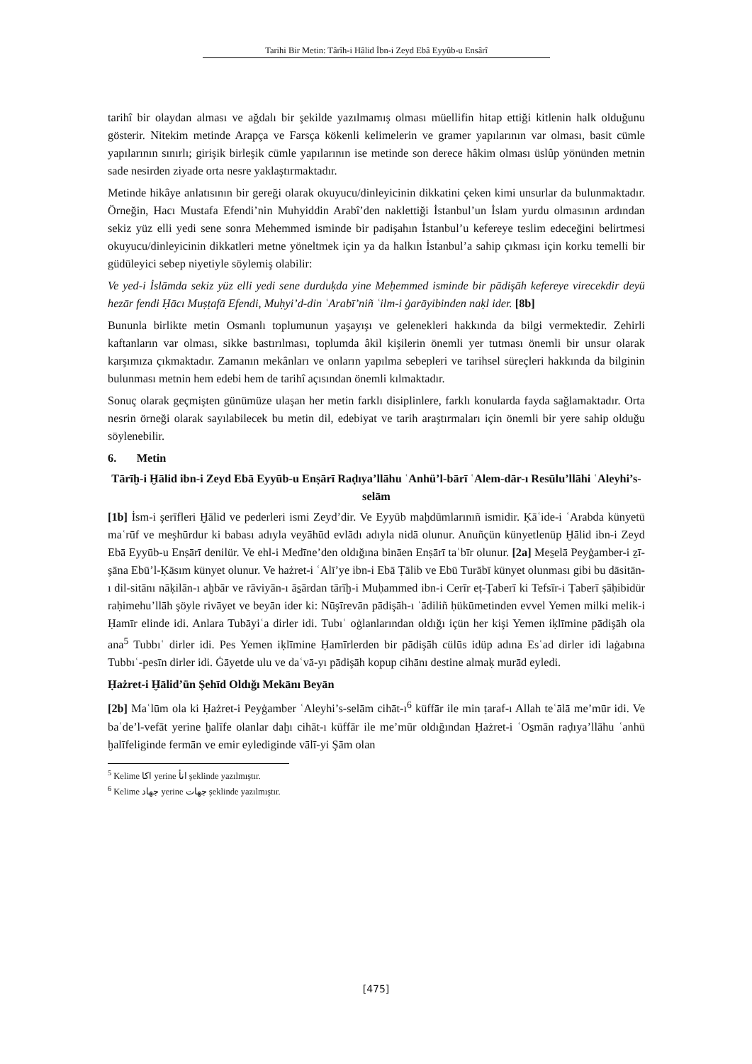Tarihi Bir Metin: Târîh-i Hâlid İbn-i Zeyd Ebâ Eyyûb-u Ensârî
tarihî bir olaydan alması ve ağdalı bir şekilde yazılmamış olması müellifin hitap ettiği kitlenin halk olduğunu gösterir. Nitekim metinde Arapça ve Farsça kökenli kelimelerin ve gramer yapılarının var olması, basit cümle yapılarının sınırlı; girişik birleşik cümle yapılarının ise metinde son derece hâkim olması üslûp yönünden metnin sade nesirden ziyade orta nesre yaklaştırmaktadır.
Metinde hikâye anlatısının bir gereği olarak okuyucu/dinleyicinin dikkatini çeken kimi unsurlar da bulunmaktadır. Örneğin, Hacı Mustafa Efendi’nin Muhyiddin Arabî’den naklettiği İstanbul’un İslam yurdu olmasının ardından sekiz yüz elli yedi sene sonra Mehemmed isminde bir padişahın İstanbul’u kefereye teslim edeceğini belirtmesi okuyucu/dinleyicinin dikkatleri metne yöneltmek için ya da halkın İstanbul’a sahip çıkması için korku temelli bir güdüleyici sebep niyetiyle söylemiş olabilir:
Ve yed-i İslāmda sekiz yüz elli yedi sene durduḳda yine Meḥemmed isminde bir pādişāh kefereye virecekdir deyü hezār fendi Ḥācı Muṣṭafā Efendi, Muḥyi’d-din ʿArabī’niñ ʿilm-i ġarāyibinden naḳl ider. [8b]
Bununla birlikte metin Osmanlı toplumunun yaşayışı ve gelenekleri hakkında da bilgi vermektedir. Zehirli kaftanların var olması, sikke bastırılması, toplumda âkil kişilerin önemli yer tutması önemli bir unsur olarak karşımıza çıkmaktadır. Zamanın mekânları ve onların yapılma sebepleri ve tarihsel süreçleri hakkında da bilginin bulunması metnin hem edebi hem de tarihî açısından önemli kılmaktadır.
Sonuç olarak geçmişten günümüze ulaşan her metin farklı disiplinlere, farklı konularda fayda sağlamaktadır. Orta nesrin örneği olarak sayılabilecek bu metin dil, edebiyat ve tarih araştırmaları için önemli bir yere sahip olduğu söylenebilir.
6. Metin
Tārīḫ-i Ḫālid ibn-i Zeyd Ebā Eyyūb-u Enṣārī Raḍıya’llāhu ʿAnhü’l-bārī ʿAlem-dār-ı Resūlu’llāhi ʿAleyhi’s-selām
[1b] İsm-i şerīfleri Ḫālid ve pederleri ismi Zeyd’dir. Ve Eyyūb maḫdūmlarınıñ ismidir. Ḳāʿide-i ʿArabda künyetü maʿrūf ve meşhūrdur ki babası adıyla veyāhūd evlādı adıyla nidā olunur. Anuñçün künyetlenüp Ḫālid ibn-i Zeyd Ebā Eyyūb-u Enṣārī denilür. Ve ehl-i Medīne’den oldığına bināen Enṣārī taʿbīr olunur. [2a] Mes̱elā Peyġamber-i ẕī-şāna Ebū’l-Ḳāsım künyet olunur. Ve hażret-i ʿAlī’ye ibn-i Ebā Ṭālib ve Ebū Turābī künyet olunması gibi bu dāsitān-ı dil-sitānı nāḳilān-ı aḫbār ve rāviyān-ı ās̱ārdan tārīḫ-i Muḥammed ibn-i Cerīr eṭ-Ṭaberī ki Tefsīr-i Ṭaberī ṣāḥibidür raḥimehu’llāh şöyle rivāyet ve beyān ider ki: Nūşīrevān pādişāh-ı ʿādiliñ ḥükūmetinden evvel Yemen milki melik-i Ḥamīr elinde idi. Anlara Tubāyiʿa dirler idi. Tubıʿ oġlanlarından oldığı içün her kişi Yemen iḳlīmine pādişāh ola ana<sup>5</sup> Tubbıʿ dirler idi. Pes Yemen iḳlīmine Ḥamīrlerden bir pādişāh cülūs idüp adına Esʿad dirler idi laġabına Tubbıʿ-pesīn dirler idi. Ġāyetde ulu ve daʿvā-yı pādişāh kopup cihānı destine almaḳ murād eyledi.
Ḥażret-i Ḫālid’ün Şehīd Oldığı Mekānı Beyān
[2b] Maʿlūm ola ki Ḥażret-i Peyġamber ʿAleyhi’s-selām cihāt-ı<sup>6</sup> küffār ile min ṭaraf-ı Allah teʿālā me’mūr idi. Ve baʿde’l-vefāt yerine ḫalīfe olanlar daḫı cihāt-ı küffār ile me’mūr oldığından Ḥażret-i ʿOs̱mān raḍıya’llāhu ʿanhü ḫalīfeliginde fermān ve emir eylediginde vālī-yi Şām olan
<sup>5</sup> Kelime اكا yerine انأ şeklinde yazılmıştır.
<sup>6</sup> Kelime جهاد yerine جهات şeklinde yazılmıştır.
[475]